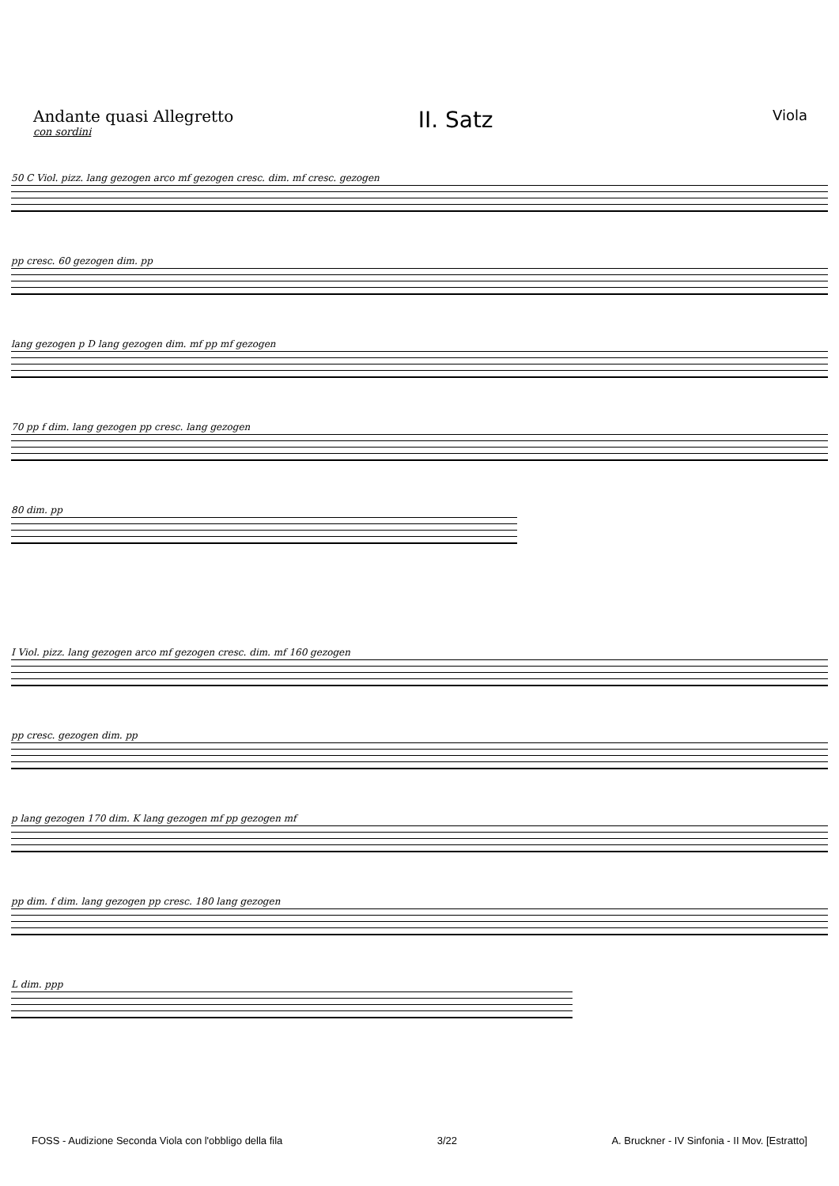Andante quasi Allegretto
con sordini
II. Satz
Viola
50 C Viol. pizz. lang gezogen arco mf gezogen cresc. dim. mf cresc. gezogen
pp cresc. 60 gezogen dim. pp
lang gezogen p D lang gezogen dim. mf pp mf gezogen
70 pp f dim. lang gezogen pp cresc. lang gezogen
80 dim. pp
I Viol. pizz. lang gezogen arco mf gezogen cresc. dim. mf 160 gezogen
pp cresc. gezogen dim. pp
p lang gezogen 170 dim. K lang gezogen mf pp gezogen mf
pp dim. f dim. lang gezogen pp cresc. 180 lang gezogen
L dim. ppp
FOSS - Audizione Seconda Viola con l'obbligo della fila 3/22 A. Bruckner - IV Sinfonia - II Mov. [Estratto]